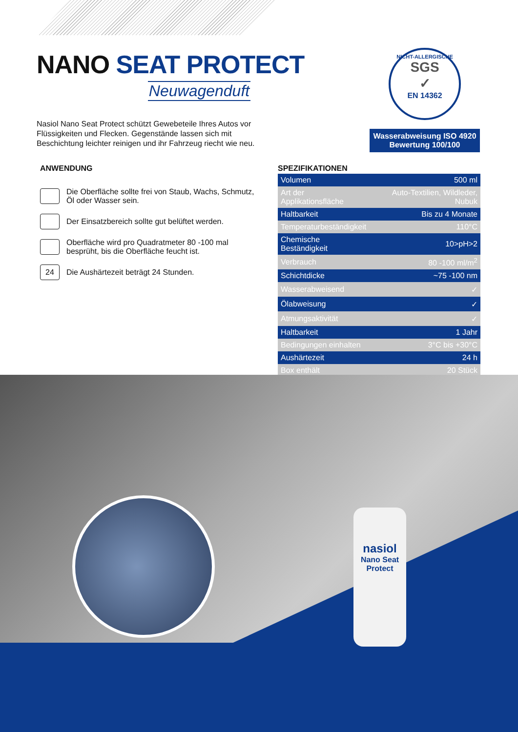NANO SEAT PROTECT
Neuwagenduft
Nasiol Nano Seat Protect schützt Gewebeteile Ihres Autos vor Flüssigkeiten und Flecken. Gegenstände lassen sich mit Beschichtung leichter reinigen und ihr Fahrzeug riecht wie neu.
NICHT-ALLERGISCHE
SGS
✓
EN 14362
Wasserabweisung ISO 4920
Bewertung 100/100
ANWENDUNG
Die Oberfläche sollte frei von Staub, Wachs, Schmutz, Öl oder Wasser sein.
Der Einsatzbereich sollte gut belüftet werden.
Oberfläche wird pro Quadratmeter 80 -100 mal besprüht, bis die Oberfläche feucht ist.
24
Die Aushärtezeit beträgt 24 Stunden.
SPEZIFIKATIONEN
| Volumen | 500 ml |
| Art der Applikationsfläche | Auto-Textilien, Wildleder, Nubuk |
| Haltbarkeit | Bis zu 4 Monate |
| Temperaturbeständigkeit | 110°C |
| Chemische Beständigkeit | 10>pH>2 |
| Verbrauch | 80 -100 ml/m<sup>2</sup> |
| Schichtdicke | ~75 -100 nm |
| Wasserabweisend | ✓ |
| Ölabweisung | ✓ |
| Atmungsaktivität | ✓ |
| Haltbarkeit | 1 Jahr |
| Bedingungen einhalten | 3°C bis +30°C |
| Aushärtezeit | 24 h |
| Box enthält | 20 Stück |
nasiol
Nano Seat
Protect